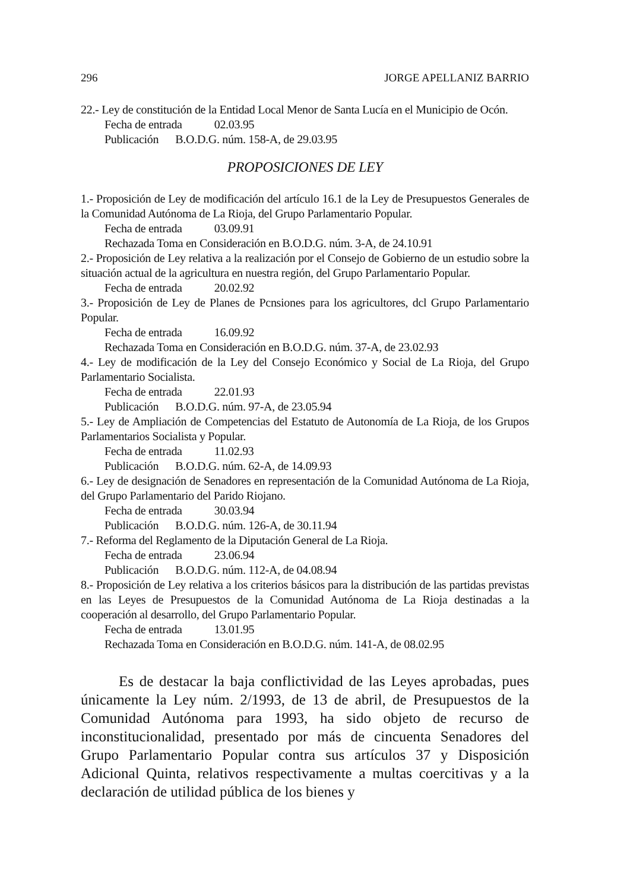296 JORGE APELLANIZ BARRIO
22.- Ley de constitución de la Entidad Local Menor de Santa Lucía en el Municipio de Ocón.
Fecha de entrada 02.03.95
Publicación B.O.D.G. núm. 158-A, de 29.03.95
PROPOSICIONES DE LEY
1.- Proposición de Ley de modificación del artículo 16.1 de la Ley de Presupuestos Generales de la Comunidad Autónoma de La Rioja, del Grupo Parlamentario Popular.
Fecha de entrada 03.09.91
Rechazada Toma en Consideración en B.O.D.G. núm. 3-A, de 24.10.91
2.- Proposición de Ley relativa a la realización por el Consejo de Gobierno de un estudio sobre la situación actual de la agricultura en nuestra región, del Grupo Parlamentario Popular.
Fecha de entrada 20.02.92
3.- Proposición de Ley de Planes de Pcnsiones para los agricultores, dcl Grupo Parlamentario Popular.
Fecha de entrada 16.09.92
Rechazada Toma en Consideración en B.O.D.G. núm. 37-A, de 23.02.93
4.- Ley de modificación de la Ley del Consejo Económico y Social de La Rioja, del Grupo Parlamentario Socialista.
Fecha de entrada 22.01.93
Publicación B.O.D.G. núm. 97-A, de 23.05.94
5.- Ley de Ampliación de Competencias del Estatuto de Autonomía de La Rioja, de los Grupos Parlamentarios Socialista y Popular.
Fecha de entrada 11.02.93
Publicación B.O.D.G. núm. 62-A, de 14.09.93
6.- Ley de designación de Senadores en representación de la Comunidad Autónoma de La Rioja, del Grupo Parlamentario del Parido Riojano.
Fecha de entrada 30.03.94
Publicación B.O.D.G. núm. 126-A, de 30.11.94
7.- Reforma del Reglamento de la Diputación General de La Rioja.
Fecha de entrada 23.06.94
Publicación B.O.D.G. núm. 112-A, de 04.08.94
8.- Proposición de Ley relativa a los criterios básicos para la distribución de las partidas previstas en las Leyes de Presupuestos de la Comunidad Autónoma de La Rioja destinadas a la cooperación al desarrollo, del Grupo Parlamentario Popular.
Fecha de entrada 13.01.95
Rechazada Toma en Consideración en B.O.D.G. núm. 141-A, de 08.02.95
Es de destacar la baja conflictividad de las Leyes aprobadas, pues únicamente la Ley núm. 2/1993, de 13 de abril, de Presupuestos de la Comunidad Autónoma para 1993, ha sido objeto de recurso de inconstitucionalidad, presentado por más de cincuenta Senadores del Grupo Parlamentario Popular contra sus artículos 37 y Disposición Adicional Quinta, relativos respectivamente a multas coercitivas y a la declaración de utilidad pública de los bienes y